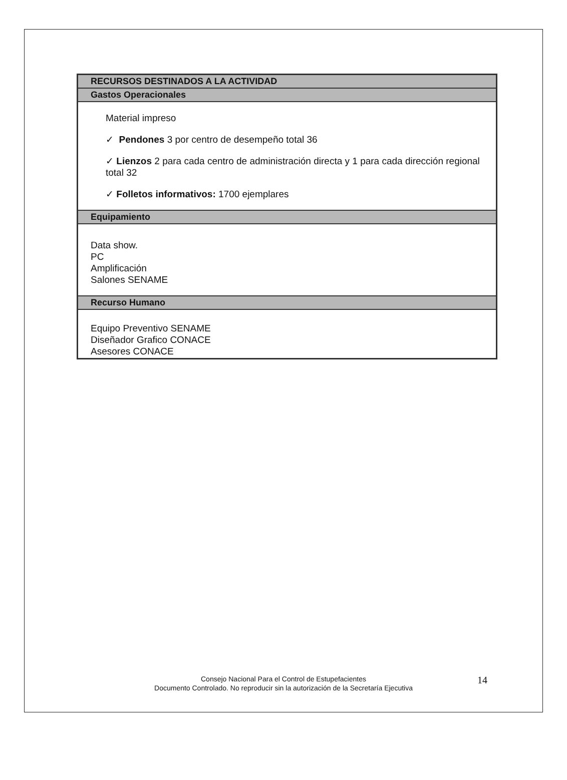| RECURSOS DESTINADOS A LA ACTIVIDAD |
| --- |
| Gastos Operacionales |
| Material impreso ✓ Pendones 3 por centro de desempeño total 36 ✓ Lienzos 2 para cada centro de administración directa y 1 para cada dirección regional total 32 ✓ Folletos informativos: 1700 ejemplares |
| Equipamiento |
| Data show. PC Amplificación Salones SENAME |
| Recurso Humano |
| Equipo Preventivo SENAME Diseñador Grafico CONACE Asesores CONACE |
Consejo Nacional Para el Control de Estupefacientes
Documento Controlado. No reproducir sin la autorización de la Secretaría Ejecutiva
14